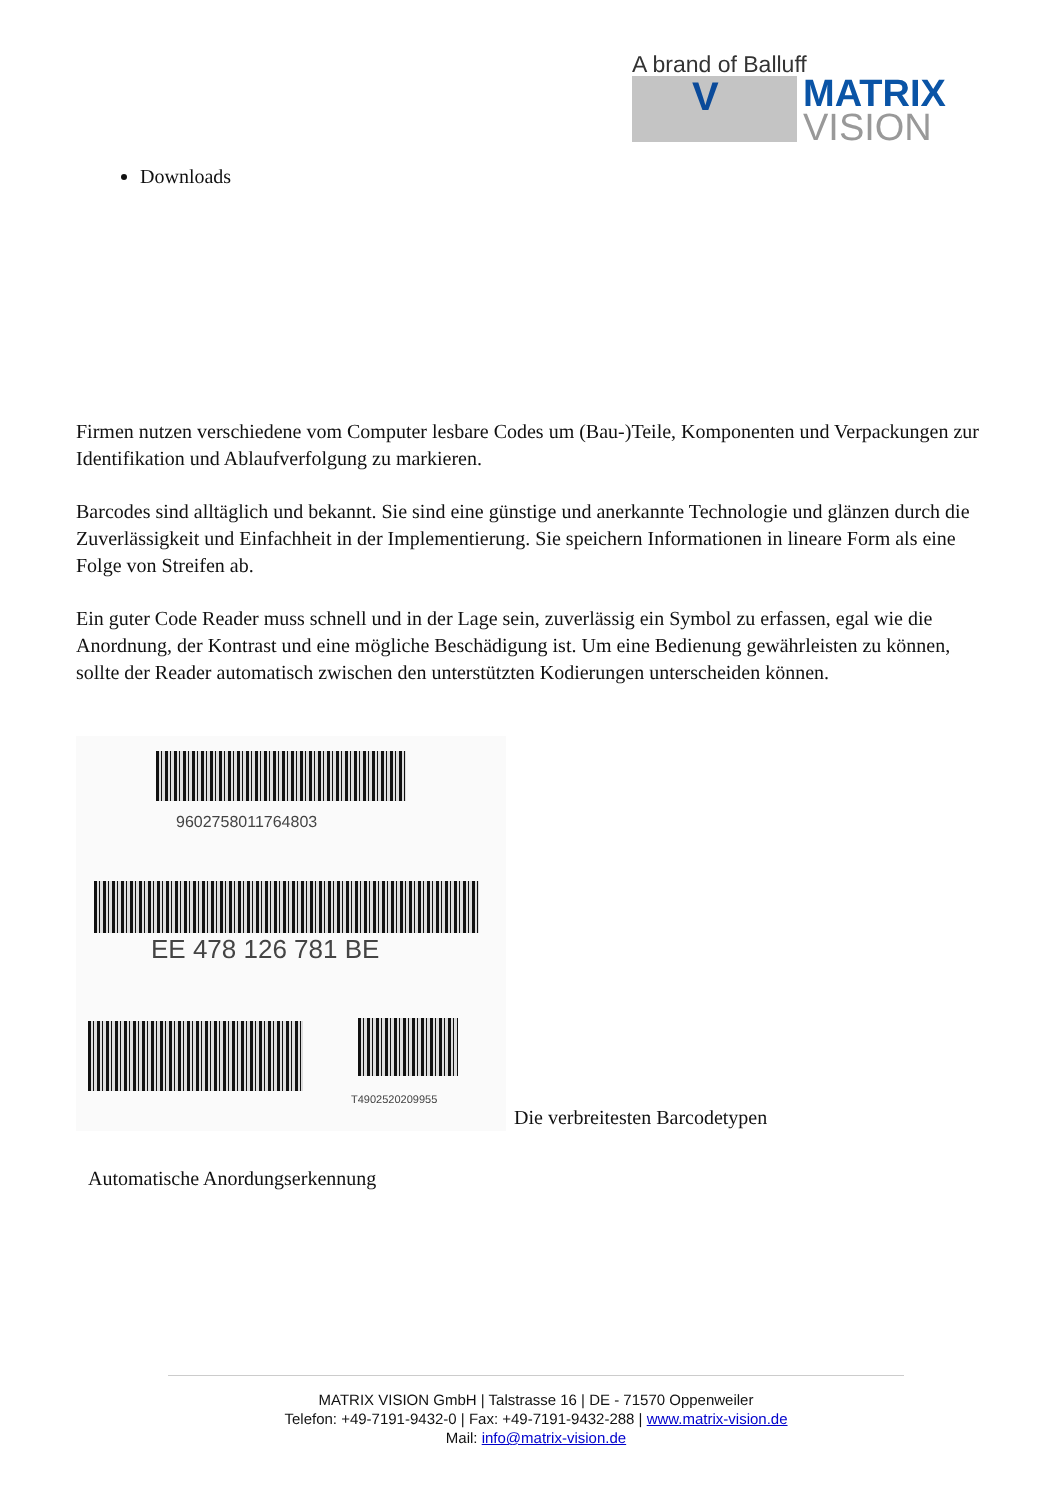A brand of Balluff
V
MATRIX
VISION
Downloads
Firmen nutzen verschiedene vom Computer lesbare Codes um (Bau-)Teile, Komponenten und Verpackungen zur Identifikation und Ablaufverfolgung zu markieren.
Barcodes sind alltäglich und bekannt. Sie sind eine günstige und anerkannte Technologie und glänzen durch die Zuverlässigkeit und Einfachheit in der Implementierung. Sie speichern Informationen in lineare Form als eine Folge von Streifen ab.
Ein guter Code Reader muss schnell und in der Lage sein, zuverlässig ein Symbol zu erfassen, egal wie die Anordnung, der Kontrast und eine mögliche Beschädigung ist. Um eine Bedienung gewährleisten zu können, sollte der Reader automatisch zwischen den unterstützten Kodierungen unterscheiden können.
9602758011764803
EE 478 126 781 BE
T4902520209955
Die verbreitesten Barcodetypen
Automatische Anordungserkennung
MATRIX VISION GmbH | Talstrasse 16 | DE - 71570 Oppenweiler
Telefon: +49-7191-9432-0 | Fax: +49-7191-9432-288 | www.matrix-vision.de
Mail: info@matrix-vision.de